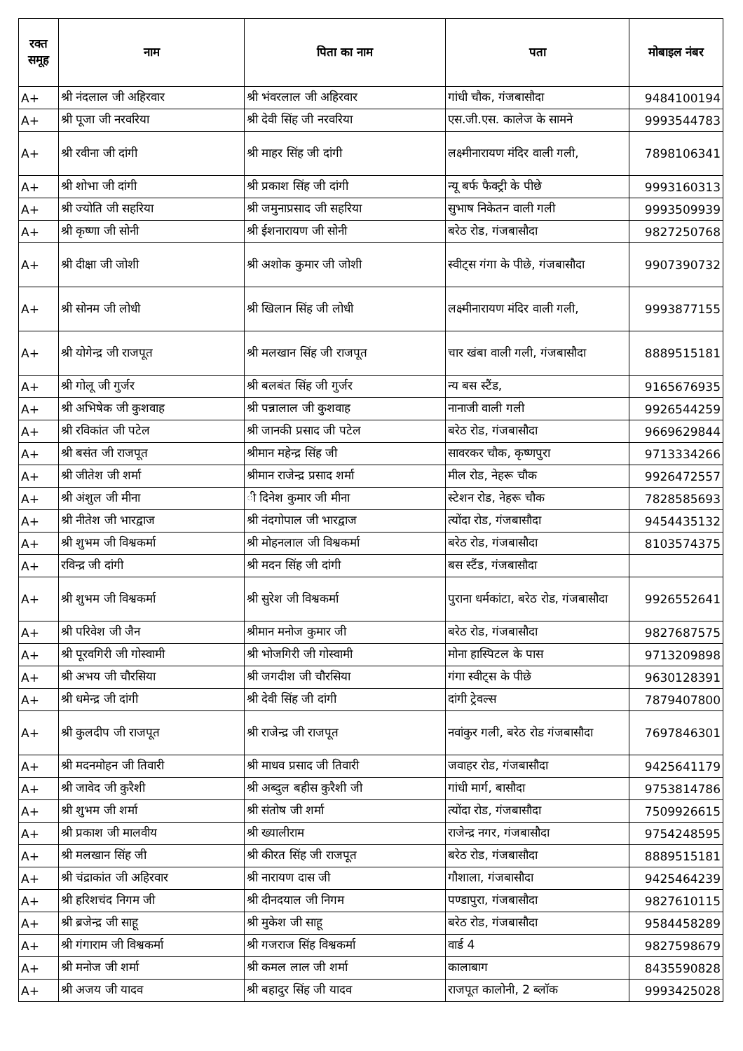| रक्त समूह | नाम | पिता का नाम | पता | मोबाइल नंबर |
| --- | --- | --- | --- | --- |
| A+ | श्री नंदलाल जी अहिरवार | श्री भंवरलाल जी अहिरवार | गांधी चौक, गंजबासौदा | 9484100194 |
| A+ | श्री पूजा जी नरवरिया | श्री देवी सिंह जी नरवरिया | एस.जी.एस. कालेज के सामने | 9993544783 |
| A+ | श्री रवीना जी दांगी | श्री माहर सिंह जी दांगी | लक्ष्मीनारायण मंदिर वाली गली, | 7898106341 |
| A+ | श्री शोभा जी दांगी | श्री प्रकाश सिंह जी दांगी | न्यू बर्फ फैक्ट्री के पीछे | 9993160313 |
| A+ | श्री ज्योति जी सहरिया | श्री जमुनाप्रसाद जी सहरिया | सुभाष निकेतन वाली गली | 9993509939 |
| A+ | श्री कृष्णा जी सोनी | श्री ईशनारायण जी सोनी | बरेठ रोड, गंजबासौदा | 9827250768 |
| A+ | श्री दीक्षा जी जोशी | श्री अशोक कुमार जी जोशी | स्वीट्स गंगा के पीछे, गंजबासौदा | 9907390732 |
| A+ | श्री सोनम जी लोधी | श्री खिलान सिंह जी लोधी | लक्ष्मीनारायण मंदिर वाली गली, | 9993877155 |
| A+ | श्री योगेन्द्र जी राजपूत | श्री मलखान सिंह जी राजपूत | चार खंबा वाली गली, गंजबासौदा | 8889515181 |
| A+ | श्री गोलू जी गुर्जर | श्री बलबंत सिंह जी गुर्जर | न्य बस स्टैंड, | 9165676935 |
| A+ | श्री अभिषेक जी कुशवाह | श्री पन्नालाल जी कुशवाह | नानाजी वाली गली | 9926544259 |
| A+ | श्री रविकांत जी पटेल | श्री जानकी प्रसाद जी पटेल | बरेठ रोड, गंजबासौदा | 9669629844 |
| A+ | श्री बसंत जी राजपूत | श्रीमान महेन्द्र सिंह जी | सावरकर चौक, कृष्णपुरा | 9713334266 |
| A+ | श्री जीतेश जी शर्मा | श्रीमान राजेन्द्र प्रसाद शर्मा | मील रोड, नेहरू चौक | 9926472557 |
| A+ | श्री अंशुल जी मीना | ी दिनेश कुमार जी मीना | स्टेशन रोड, नेहरू चौक | 7828585693 |
| A+ | श्री नीतेश जी भारद्वाज | श्री नंदगोपाल जी भारद्वाज | त्योंदा रोड, गंजबासौदा | 9454435132 |
| A+ | श्री शुभम जी विश्वकर्मा | श्री मोहनलाल जी विश्वकर्मा | बरेठ रोड, गंजबासौदा | 8103574375 |
| A+ | रविन्द्र जी दांगी | श्री मदन सिंह जी दांगी | बस स्टैंड, गंजबासौदा | |
| A+ | श्री शुभम जी विश्वकर्मा | श्री सुरेश जी विश्वकर्मा | पुराना धर्मकांटा, बरेठ रोड, गंजबासौदा | 9926552641 |
| A+ | श्री परिवेश जी जैन | श्रीमान मनोज कुमार जी | बरेठ रोड, गंजबासौदा | 9827687575 |
| A+ | श्री पूरवगिरी जी गोस्वामी | श्री भोजगिरी जी गोस्वामी | मोना हास्पिटल के पास | 9713209898 |
| A+ | श्री अभय जी चौरसिया | श्री जगदीश जी चौरसिया | गंगा स्वीट्स के पीछे | 9630128391 |
| A+ | श्री धमेन्द्र जी दांगी | श्री देवी सिंह जी दांगी | दांगी ट्रेवल्स | 7879407800 |
| A+ | श्री कुलदीप जी राजपूत | श्री राजेन्द्र जी राजपूत | नवांकुर गली, बरेठ रोड गंजबासौदा | 7697846301 |
| A+ | श्री मदनमोहन जी तिवारी | श्री माधव प्रसाद जी तिवारी | जवाहर रोड, गंजबासौदा | 9425641179 |
| A+ | श्री जावेद जी कुरैशी | श्री अब्दुल बहीस कुरैशी जी | गांधी मार्ग, बासौदा | 9753814786 |
| A+ | श्री शुभम जी शर्मा | श्री संतोष जी शर्मा | त्योंदा रोड, गंजबासौदा | 7509926615 |
| A+ | श्री प्रकाश जी मालवीय | श्री ख्यालीराम | राजेन्द्र नगर, गंजबासौदा | 9754248595 |
| A+ | श्री मलखान सिंह जी | श्री कीरत सिंह जी राजपूत | बरेठ रोड, गंजबासौदा | 8889515181 |
| A+ | श्री चंद्राकांत जी अहिरवार | श्री नारायण दास जी | गौशाला, गंजबासौदा | 9425464239 |
| A+ | श्री हरिशचंद निगम जी | श्री दीनदयाल जी निगम | पण्डापुरा, गंजबासौदा | 9827610115 |
| A+ | श्री ब्रजेन्द्र जी साहू | श्री मुकेश जी साहू | बरेठ रोड, गंजबासौदा | 9584458289 |
| A+ | श्री गंगाराम जी विश्वकर्मा | श्री गजराज सिंह विश्वकर्मा | वार्ड 4 | 9827598679 |
| A+ | श्री मनोज जी शर्मा | श्री कमल लाल जी शर्मा | कालाबाग | 8435590828 |
| A+ | श्री अजय जी यादव | श्री बहादुर सिंह जी यादव | राजपूत कालोनी, 2 ब्लॉक | 9993425028 |